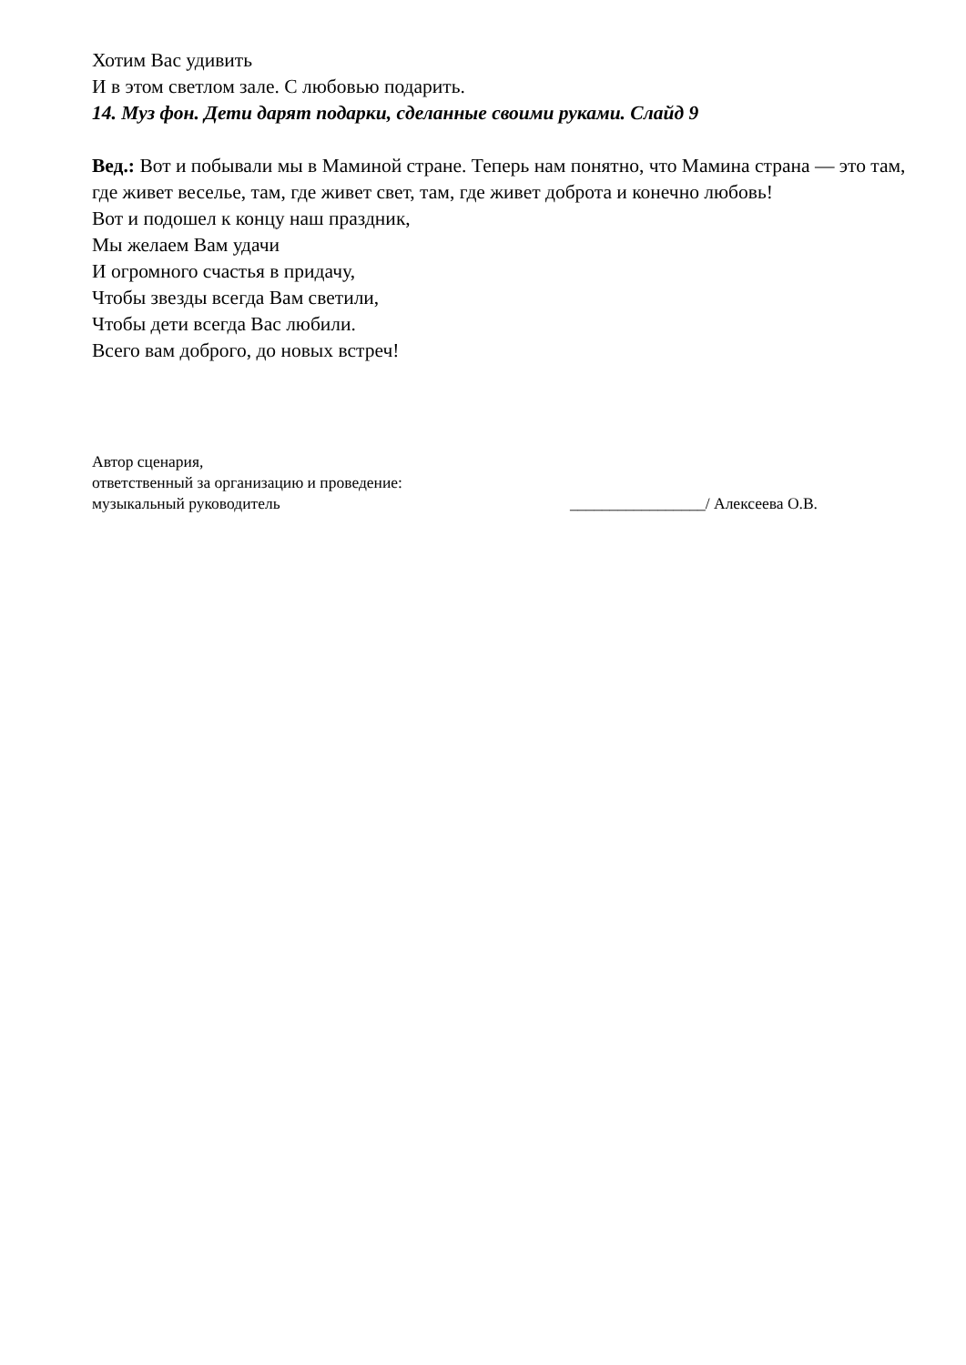Хотим Вас удивить
И в этом светлом зале. С любовью подарить.
14. Муз фон. Дети дарят подарки, сделанные своими руками. Слайд 9
Вед.: Вот и побывали мы в Маминой стране. Теперь нам понятно, что Мамина страна — это там, где живет веселье, там, где живет свет, там, где живет доброта и конечно любовь!
Вот и подошел к концу наш праздник,
Мы желаем Вам удачи
И огромного счастья в придачу,
Чтобы звезды всегда Вам светили,
Чтобы дети всегда Вас любили.
Всего вам доброго, до новых встреч!
Автор сценария,
ответственный за организацию и проведение:
музыкальный руководитель _________________/ Алексеева О.В.